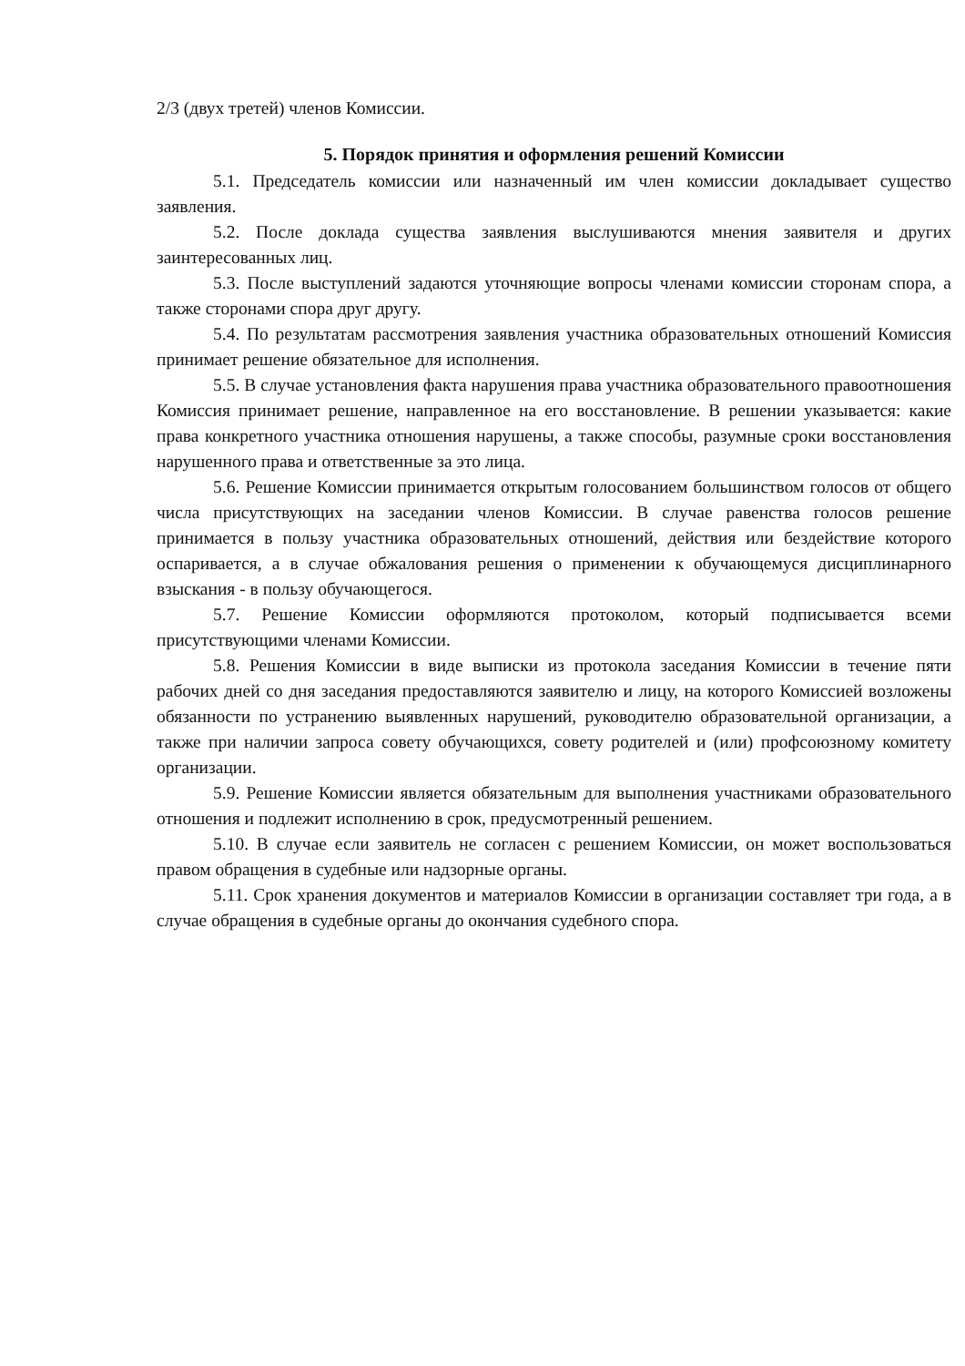2/3 (двух третей) членов Комиссии.
5. Порядок принятия и оформления решений Комиссии
5.1. Председатель комиссии или назначенный им член комиссии докладывает существо заявления.
5.2. После доклада существа заявления выслушиваются мнения заявителя и других заинтересованных лиц.
5.3. После выступлений задаются уточняющие вопросы членами комиссии сторонам спора, а также сторонами спора друг другу.
5.4. По результатам рассмотрения заявления участника образовательных отношений Комиссия принимает решение обязательное для исполнения.
5.5. В случае установления факта нарушения права участника образовательного правоотношения Комиссия принимает решение, направленное на его восстановление. В решении указывается: какие права конкретного участника отношения нарушены, а также способы, разумные сроки восстановления нарушенного права и ответственные за это лица.
5.6. Решение Комиссии принимается открытым голосованием большинством голосов от общего числа присутствующих на заседании членов Комиссии. В случае равенства голосов решение принимается в пользу участника образовательных отношений, действия или бездействие которого оспаривается, а в случае обжалования решения о применении к обучающемуся дисциплинарного взыскания - в пользу обучающегося.
5.7. Решение Комиссии оформляются протоколом, который подписывается всеми присутствующими членами Комиссии.
5.8. Решения Комиссии в виде выписки из протокола заседания Комиссии в течение пяти рабочих дней со дня заседания предоставляются заявителю и лицу, на которого Комиссией возложены обязанности по устранению выявленных нарушений, руководителю образовательной организации, а также при наличии запроса совету обучающихся, совету родителей и (или) профсоюзному комитету организации.
5.9. Решение Комиссии является обязательным для выполнения участниками образовательного отношения и подлежит исполнению в срок, предусмотренный решением.
5.10. В случае если заявитель не согласен с решением Комиссии, он может воспользоваться правом обращения в судебные или надзорные органы.
5.11. Срок хранения документов и материалов Комиссии в организации составляет три года, а в случае обращения в судебные органы до окончания судебного спора.